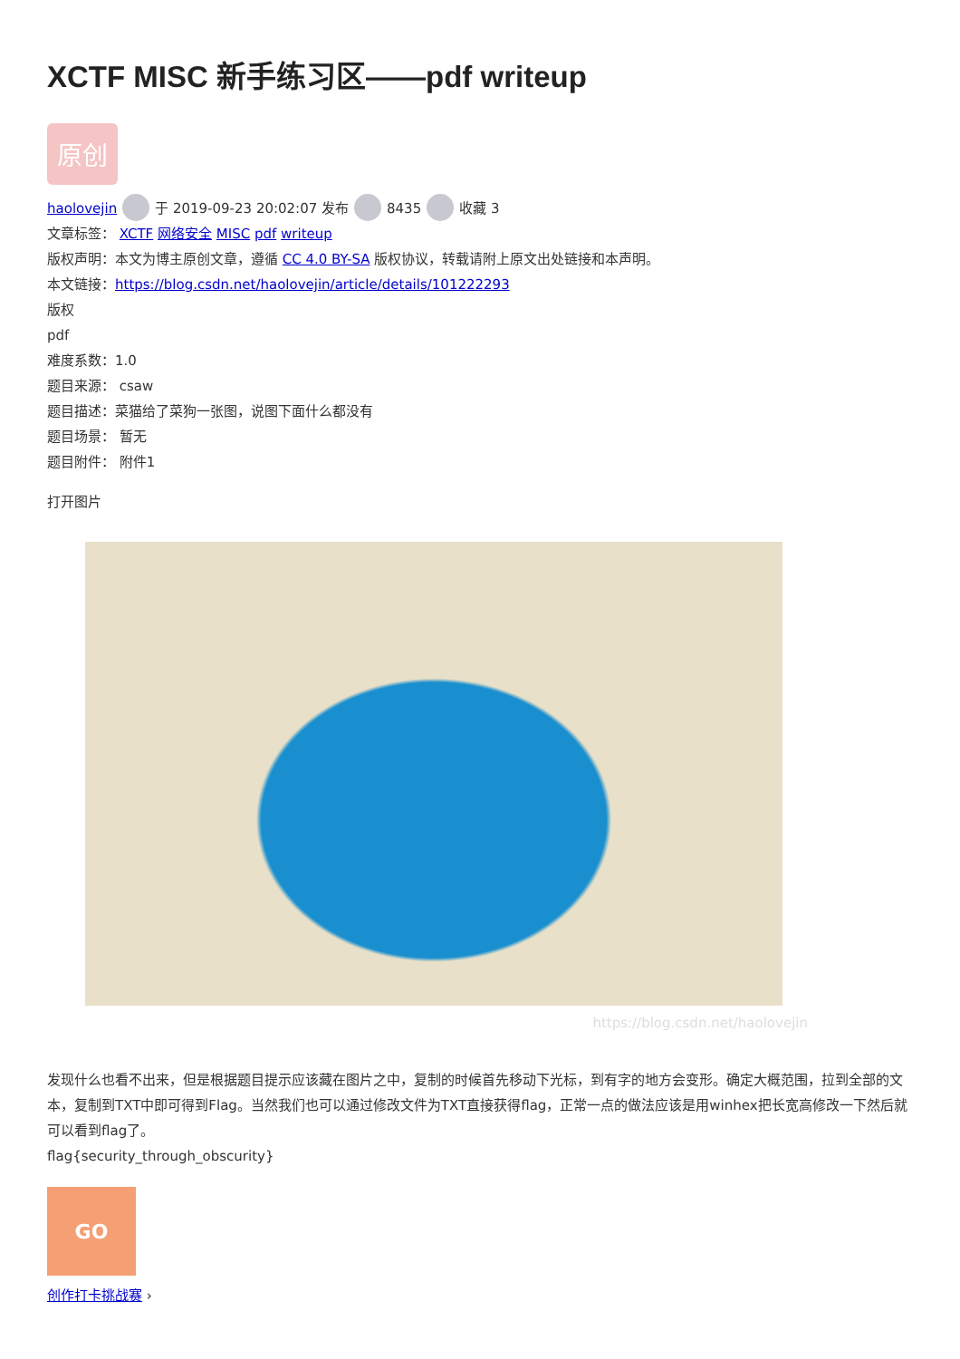XCTF MISC 新手练习区——pdf writeup
原创
haolovejin 于 2019-09-23 20:02:07 发布 8435 收藏 3
文章标签： XCTF 网络安全 MISC pdf writeup
版权声明：本文为博主原创文章，遵循 CC 4.0 BY-SA 版权协议，转载请附上原文出处链接和本声明。
本文链接：https://blog.csdn.net/haolovejin/article/details/101222293
版权
pdf
难度系数：1.0
题目来源： csaw
题目描述：菜猫给了菜狗一张图，说图下面什么都没有
题目场景： 暂无
题目附件： 附件1
打开图片
https://blog.csdn.net/haolovejin
发现什么也看不出来，但是根据题目提示应该藏在图片之中，复制的时候首先移动下光标，到有字的地方会变形。确定大概范围，拉到全部的文本，复制到TXT中即可得到Flag。当然我们也可以通过修改文件为TXT直接获得flag，正常一点的做法应该是用winhex把长宽高修改一下然后就可以看到flag了。
flag{security_through_obscurity}
GO
创作打卡挑战赛 ›